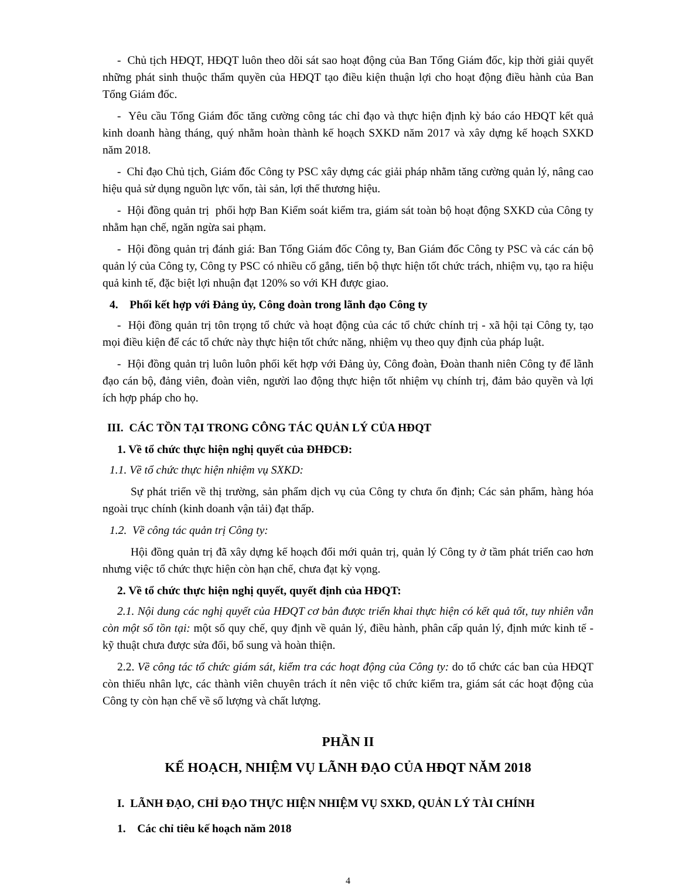- Chủ tịch HĐQT, HĐQT luôn theo dõi sát sao hoạt động của Ban Tổng Giám đốc, kịp thời giải quyết những phát sinh thuộc thẩm quyền của HĐQT tạo điều kiện thuận lợi cho hoạt động điều hành của Ban Tổng Giám đốc.
- Yêu cầu Tổng Giám đốc tăng cường công tác chỉ đạo và thực hiện định kỳ báo cáo HĐQT kết quả kinh doanh hàng tháng, quý nhằm hoàn thành kế hoạch SXKD năm 2017 và xây dựng kế hoạch SXKD năm 2018.
- Chỉ đạo Chủ tịch, Giám đốc Công ty PSC xây dựng các giải pháp nhằm tăng cường quản lý, nâng cao hiệu quả sử dụng nguồn lực vốn, tài sản, lợi thế thương hiệu.
- Hội đồng quản trị phối hợp Ban Kiểm soát kiểm tra, giám sát toàn bộ hoạt động SXKD của Công ty nhằm hạn chế, ngăn ngừa sai phạm.
- Hội đồng quản trị đánh giá: Ban Tổng Giám đốc Công ty, Ban Giám đốc Công ty PSC và các cán bộ quản lý của Công ty, Công ty PSC có nhiều cố gắng, tiến bộ thực hiện tốt chức trách, nhiệm vụ, tạo ra hiệu quả kinh tế, đặc biệt lợi nhuận đạt 120% so với KH được giao.
4. Phối kết hợp với Đảng ủy, Công đoàn trong lãnh đạo Công ty
- Hội đồng quản trị tôn trọng tổ chức và hoạt động của các tổ chức chính trị - xã hội tại Công ty, tạo mọi điều kiện để các tổ chức này thực hiện tốt chức năng, nhiệm vụ theo quy định của pháp luật.
- Hội đồng quản trị luôn luôn phối kết hợp với Đảng ủy, Công đoàn, Đoàn thanh niên Công ty để lãnh đạo cán bộ, đảng viên, đoàn viên, người lao động thực hiện tốt nhiệm vụ chính trị, đảm bảo quyền và lợi ích hợp pháp cho họ.
III. CÁC TỒN TẠI TRONG CÔNG TÁC QUẢN LÝ CỦA HĐQT
1. Về tổ chức thực hiện nghị quyết của ĐHĐCĐ:
1.1. Về tổ chức thực hiện nhiệm vụ SXKD:
Sự phát triển về thị trường, sản phẩm dịch vụ của Công ty chưa ổn định; Các sản phẩm, hàng hóa ngoài trục chính (kinh doanh vận tải) đạt thấp.
1.2. Về công tác quản trị Công ty:
Hội đồng quản trị đã xây dựng kế hoạch đổi mới quản trị, quản lý Công ty ở tầm phát triển cao hơn nhưng việc tổ chức thực hiện còn hạn chế, chưa đạt kỳ vọng.
2. Về tổ chức thực hiện nghị quyết, quyết định của HĐQT:
2.1. Nội dung các nghị quyết của HĐQT cơ bản được triển khai thực hiện có kết quả tốt, tuy nhiên vẫn còn một số tồn tại: một số quy chế, quy định về quản lý, điều hành, phân cấp quản lý, định mức kinh tế - kỹ thuật chưa được sửa đổi, bổ sung và hoàn thiện.
2.2. Về công tác tổ chức giám sát, kiểm tra các hoạt động của Công ty: do tổ chức các ban của HĐQT còn thiếu nhân lực, các thành viên chuyên trách ít nên việc tổ chức kiểm tra, giám sát các hoạt động của Công ty còn hạn chế về số lượng và chất lượng.
PHẦN II
KẾ HOẠCH, NHIỆM VỤ LÃNH ĐẠO CỦA HĐQT NĂM 2018
I. LÃNH ĐẠO, CHỈ ĐẠO THỰC HIỆN NHIỆM VỤ SXKD, QUẢN LÝ TÀI CHÍNH
1. Các chỉ tiêu kế hoạch năm 2018
4